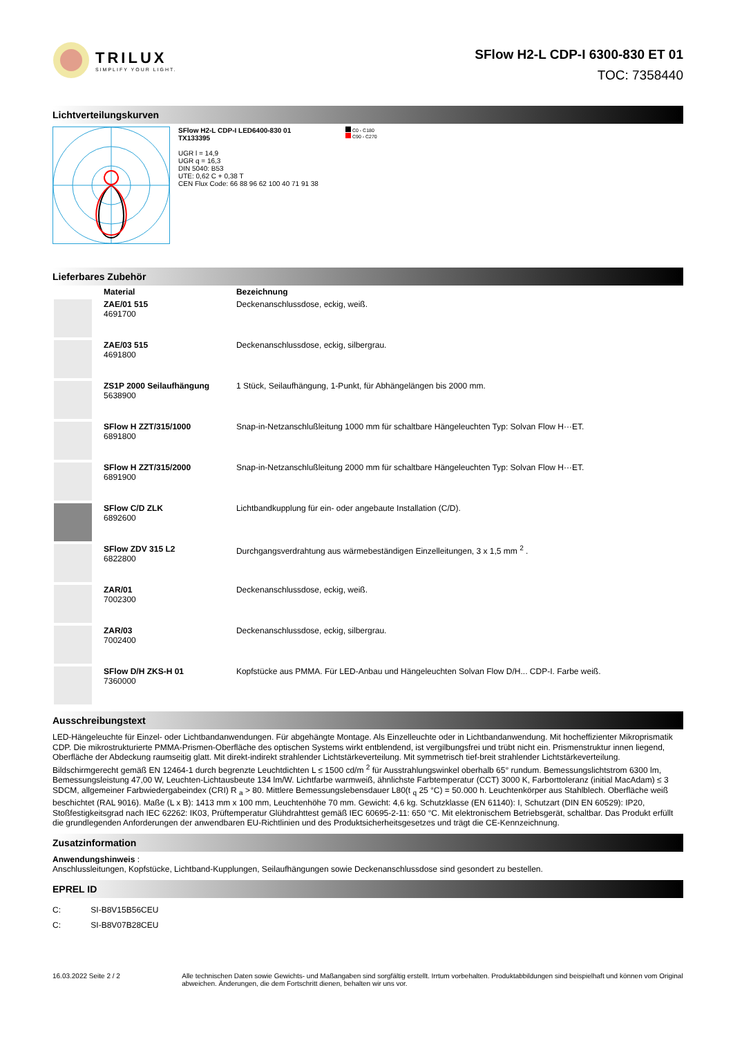TRILUX
SIMPLIFY YOUR LIGHT.
SFlow H2-L CDP-I 6300-830 ET 01
TOC: 7358440
Lichtverteilungskurven
SFlow H2-L CDP-I LED6400-830 01
TX133395
UGR l = 14,9
UGR q = 16,3
DIN 5040: B53
UTE: 0,62 C + 0,38 T
CEN Flux Code: 66 88 96 62 100 40 71 91 38
C0 - C180
C90 - C270
Lieferbares Zubehör
| | Material | Bezeichnung |
| --- | --- | --- |
| | ZAE/01 515 4691700 | Deckenanschlussdose, eckig, weiß. |
| | ZAE/03 515 4691800 | Deckenanschlussdose, eckig, silbergrau. |
| | ZS1P 2000 Seilaufhängung 5638900 | 1 Stück, Seilaufhängung, 1-Punkt, für Abhängelängen bis 2000 mm. |
| | SFlow H ZZT/315/1000 6891800 | Snap-in-Netzanschlußleitung 1000 mm für schaltbare Hängeleuchten Typ: Solvan Flow H···ET. |
| | SFlow H ZZT/315/2000 6891900 | Snap-in-Netzanschlußleitung 2000 mm für schaltbare Hängeleuchten Typ: Solvan Flow H···ET. |
| | SFlow C/D ZLK 6892600 | Lichtbandkupplung für ein- oder angebaute Installation (C/D). |
| | SFlow ZDV 315 L2 6822800 | Durchgangsverdrahtung aus wärmebeständigen Einzelleitungen, 3 x 1,5 mm <sup>2</sup> . |
| | ZAR/01 7002300 | Deckenanschlussdose, eckig, weiß. |
| | ZAR/03 7002400 | Deckenanschlussdose, eckig, silbergrau. |
| | SFlow D/H ZKS-H 01 7360000 | Kopfstücke aus PMMA. Für LED-Anbau und Hängeleuchten Solvan Flow D/H... CDP-I. Farbe weiß. |
Ausschreibungstext
LED-Hängeleuchte für Einzel- oder Lichtbandanwendungen. Für abgehängte Montage. Als Einzelleuchte oder in Lichtbandanwendung. Mit hocheffizienter Mikroprismatik CDP. Die mikrostrukturierte PMMA-Prismen-Oberfläche des optischen Systems wirkt entblendend, ist vergilbungsfrei und trübt nicht ein. Prismenstruktur innen liegend, Oberfläche der Abdeckung raumseitig glatt. Mit direkt-indirekt strahlender Lichtstärkeverteilung. Mit symmetrisch tief-breit strahlender Lichtstärkeverteilung. Bildschirmgerecht gemäß EN 12464-1 durch begrenzte Leuchtdichten L ≤ 1500 cd/m <sup>2</sup> für Ausstrahlungswinkel oberhalb 65° rundum. Bemessungslichtstrom 6300 lm, Bemessungsleistung 47,00 W, Leuchten-Lichtausbeute 134 lm/W. Lichtfarbe warmweiß, ähnlichste Farbtemperatur (CCT) 3000 K, Farborttoleranz (initial MacAdam) ≤ 3 SDCM, allgemeiner Farbwiedergabeindex (CRI) R <sub>a</sub> > 80. Mittlere Bemessungslebensdauer L80(t <sub>q</sub> 25 °C) = 50.000 h. Leuchtenkörper aus Stahlblech. Oberfläche weiß beschichtet (RAL 9016). Maße (L x B): 1413 mm x 100 mm, Leuchtenhöhe 70 mm. Gewicht: 4,6 kg. Schutzklasse (EN 61140): I, Schutzart (DIN EN 60529): IP20, Stoßfestigkeitsgrad nach IEC 62262: IK03, Prüftemperatur Glühdrahttest gemäß IEC 60695-2-11: 650 °C. Mit elektronischem Betriebsgerät, schaltbar. Das Produkt erfüllt die grundlegenden Anforderungen der anwendbaren EU-Richtlinien und des Produktsicherheitsgesetzes und trägt die CE-Kennzeichnung.
Zusatzinformation
Anwendungshinweis :
Anschlussleitungen, Kopfstücke, Lichtband-Kupplungen, Seilaufhängungen sowie Deckenanschlussdose sind gesondert zu bestellen.
EPREL ID
C: SI-B8V15B56CEU
C: SI-B8V07B28CEU
16.03.2022 Seite 2 / 2 Alle technischen Daten sowie Gewichts- und Maßangaben sind sorgfältig erstellt. Irrtum vorbehalten. Produktabbildungen sind beispielhaft und können vom Original abweichen. Änderungen, die dem Fortschritt dienen, behalten wir uns vor.